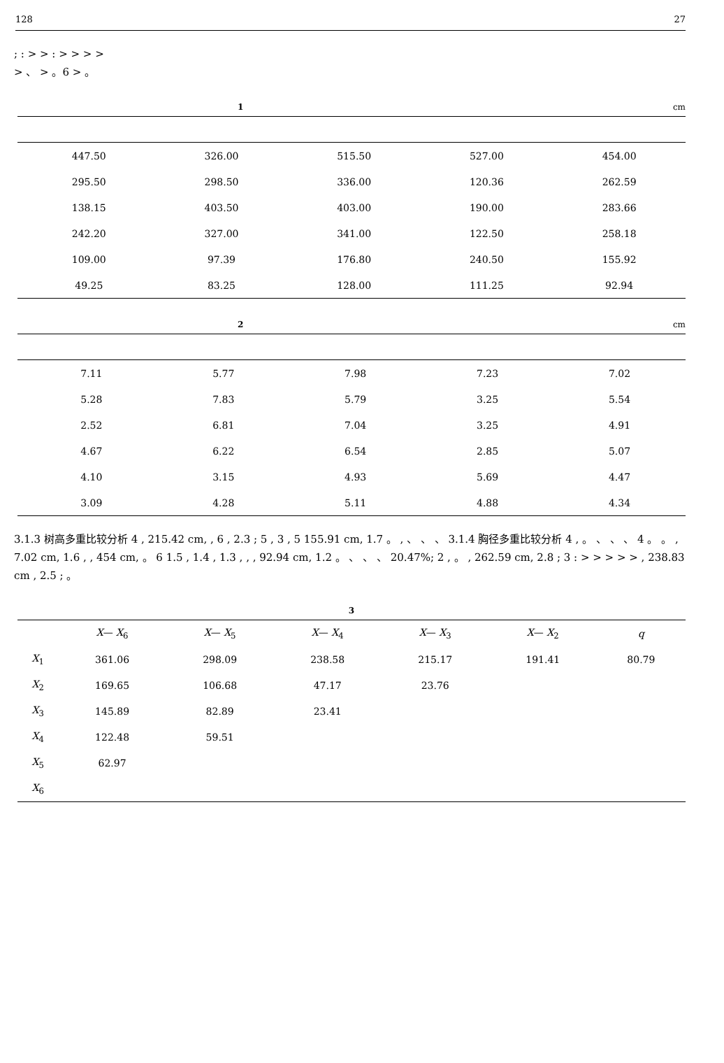128 27
; : > > : > > > >
> 、 > 。6 > 。
1 cm
| | 447.50 | 326.00 | 515.50 | 527.00 | 454.00 |
| | 295.50 | 298.50 | 336.00 | 120.36 | 262.59 |
| | 138.15 | 403.50 | 403.00 | 190.00 | 283.66 |
| | 242.20 | 327.00 | 341.00 | 122.50 | 258.18 |
| | 109.00 | 97.39 | 176.80 | 240.50 | 155.92 |
| | 49.25 | 83.25 | 128.00 | 111.25 | 92.94 |
2 cm
| | 7.11 | 5.77 | 7.98 | 7.23 | 7.02 |
| | 5.28 | 7.83 | 5.79 | 3.25 | 5.54 |
| | 2.52 | 6.81 | 7.04 | 3.25 | 4.91 |
| | 4.67 | 6.22 | 6.54 | 2.85 | 5.07 |
| | 4.10 | 3.15 | 4.93 | 5.69 | 4.47 |
| | 3.09 | 4.28 | 5.11 | 4.88 | 4.34 |
3.1.3 树高多重比较分析 4 , 215.42 cm, , 6 , 2.3 ; 5 , 3 , 5 155.91 cm, 1.7 。 , 、 、 、 3.1.4 胸径多重比较分析 4 , 。 、 、 、 4 。 。 , 7.02 cm, 1.6 , , 454 cm, 。 6 1.5 , 1.4 , 1.3 , , , 92.94 cm, 1.2 。 、 、 、 20.47%; 2 , 。 , 262.59 cm, 2.8 ; 3 : > > > > > , 238.83 cm , 2.5 ; 。
3
| | X — X<sub>6</sub> | X — X<sub>5</sub> | X — X<sub>4</sub> | X — X<sub>3</sub> | X — X<sub>2</sub> | q |
| --- | --- | --- | --- | --- | --- | --- |
| X<sub>1</sub> | 361.06 | 298.09 | 238.58 | 215.17 | 191.41 | 80.79 |
| X<sub>2</sub> | 169.65 | 106.68 | 47.17 | 23.76 | | |
| X<sub>3</sub> | 145.89 | 82.89 | 23.41 | | | |
| X<sub>4</sub> | 122.48 | 59.51 | | | | |
| X<sub>5</sub> | 62.97 | | | | | |
| X<sub>6</sub> | | | | | | |